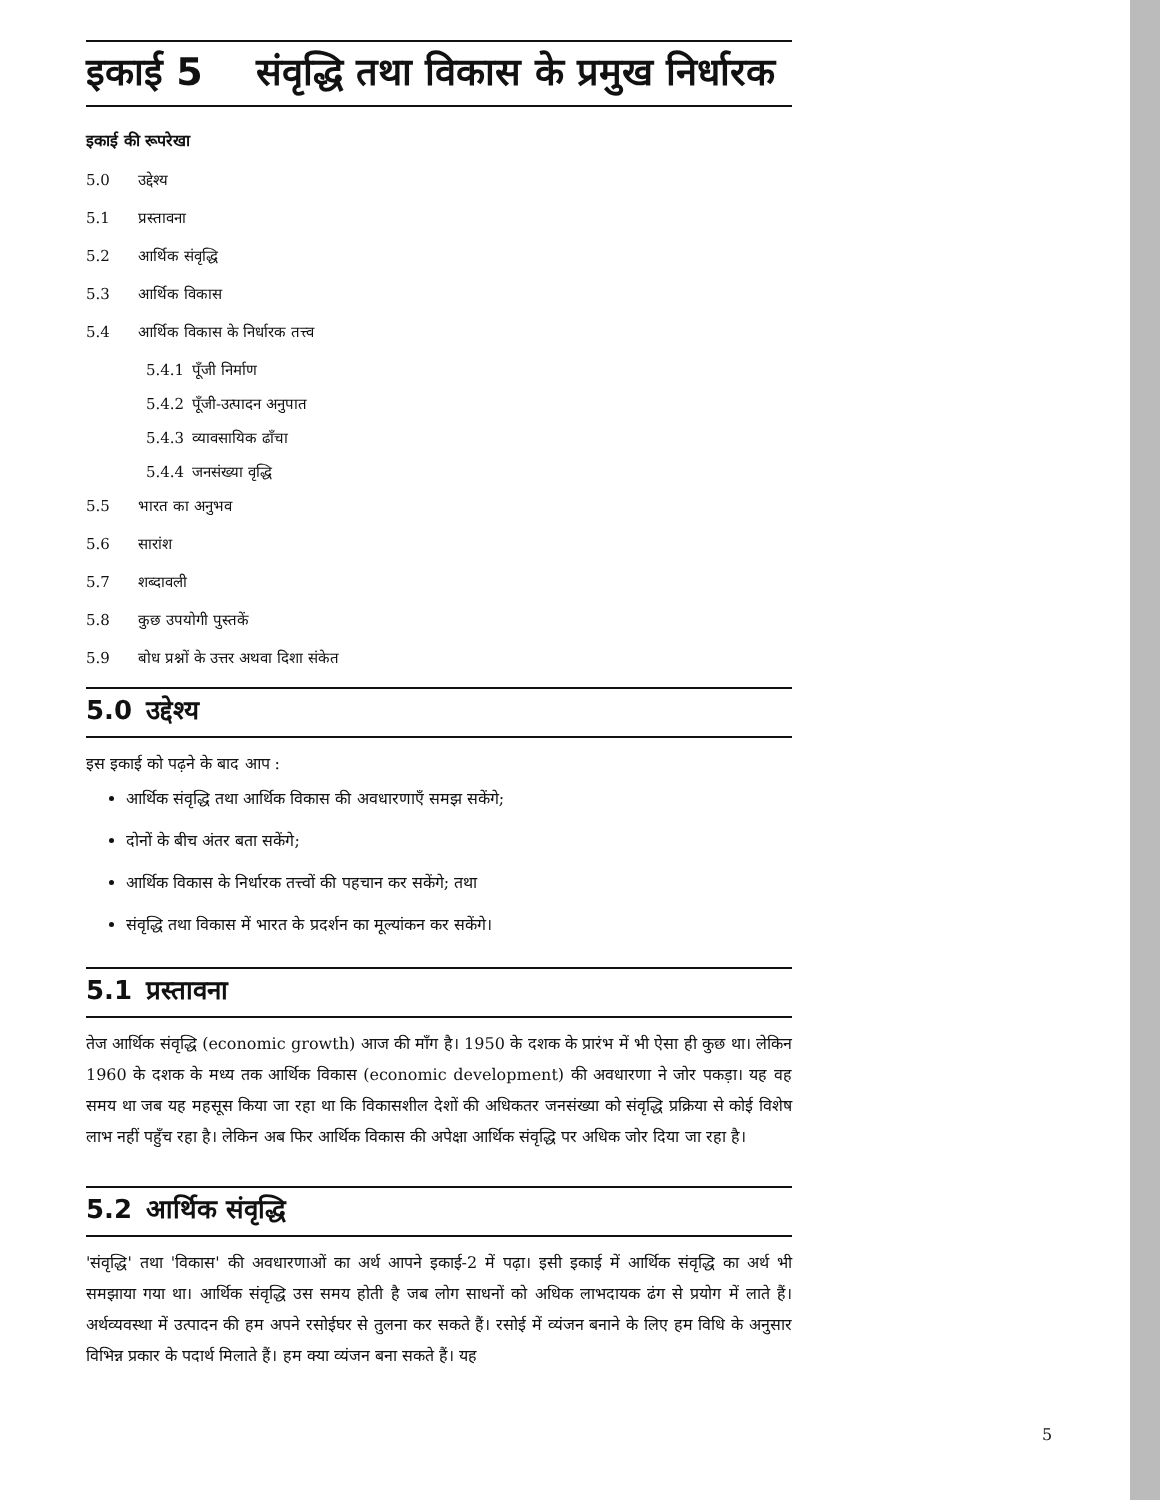इकाई 5 संवृद्धि तथा विकास के प्रमुख निर्धारक
इकाई की रूपरेखा
5.0 उद्देश्य
5.1 प्रस्तावना
5.2 आर्थिक संवृद्धि
5.3 आर्थिक विकास
5.4 आर्थिक विकास के निर्धारक तत्त्व
5.4.1 पूँजी निर्माण
5.4.2 पूँजी-उत्पादन अनुपात
5.4.3 व्यावसायिक ढाँचा
5.4.4 जनसंख्या वृद्धि
5.5 भारत का अनुभव
5.6 सारांश
5.7 शब्दावली
5.8 कुछ उपयोगी पुस्तकें
5.9 बोध प्रश्नों के उत्तर अथवा दिशा संकेत
5.0 उद्देश्य
इस इकाई को पढ़ने के बाद आप :
आर्थिक संवृद्धि तथा आर्थिक विकास की अवधारणाएँ समझ सकेंगे;
दोनों के बीच अंतर बता सकेंगे;
आर्थिक विकास के निर्धारक तत्त्वों की पहचान कर सकेंगे; तथा
संवृद्धि तथा विकास में भारत के प्रदर्शन का मूल्यांकन कर सकेंगे।
5.1 प्रस्तावना
तेज आर्थिक संवृद्धि (economic growth) आज की माँग है। 1950 के दशक के प्रारंभ में भी ऐसा ही कुछ था। लेकिन 1960 के दशक के मध्य तक आर्थिक विकास (economic development) की अवधारणा ने जोर पकड़ा। यह वह समय था जब यह महसूस किया जा रहा था कि विकासशील देशों की अधिकतर जनसंख्या को संवृद्धि प्रक्रिया से कोई विशेष लाभ नहीं पहुँच रहा है। लेकिन अब फिर आर्थिक विकास की अपेक्षा आर्थिक संवृद्धि पर अधिक जोर दिया जा रहा है।
5.2 आर्थिक संवृद्धि
'संवृद्धि' तथा 'विकास' की अवधारणाओं का अर्थ आपने इकाई-2 में पढ़ा। इसी इकाई में आर्थिक संवृद्धि का अर्थ भी समझाया गया था। आर्थिक संवृद्धि उस समय होती है जब लोग साधनों को अधिक लाभदायक ढंग से प्रयोग में लाते हैं। अर्थव्यवस्था में उत्पादन की हम अपने रसोईघर से तुलना कर सकते हैं। रसोई में व्यंजन बनाने के लिए हम विधि के अनुसार विभिन्न प्रकार के पदार्थ मिलाते हैं। हम क्या व्यंजन बना सकते हैं। यह
5